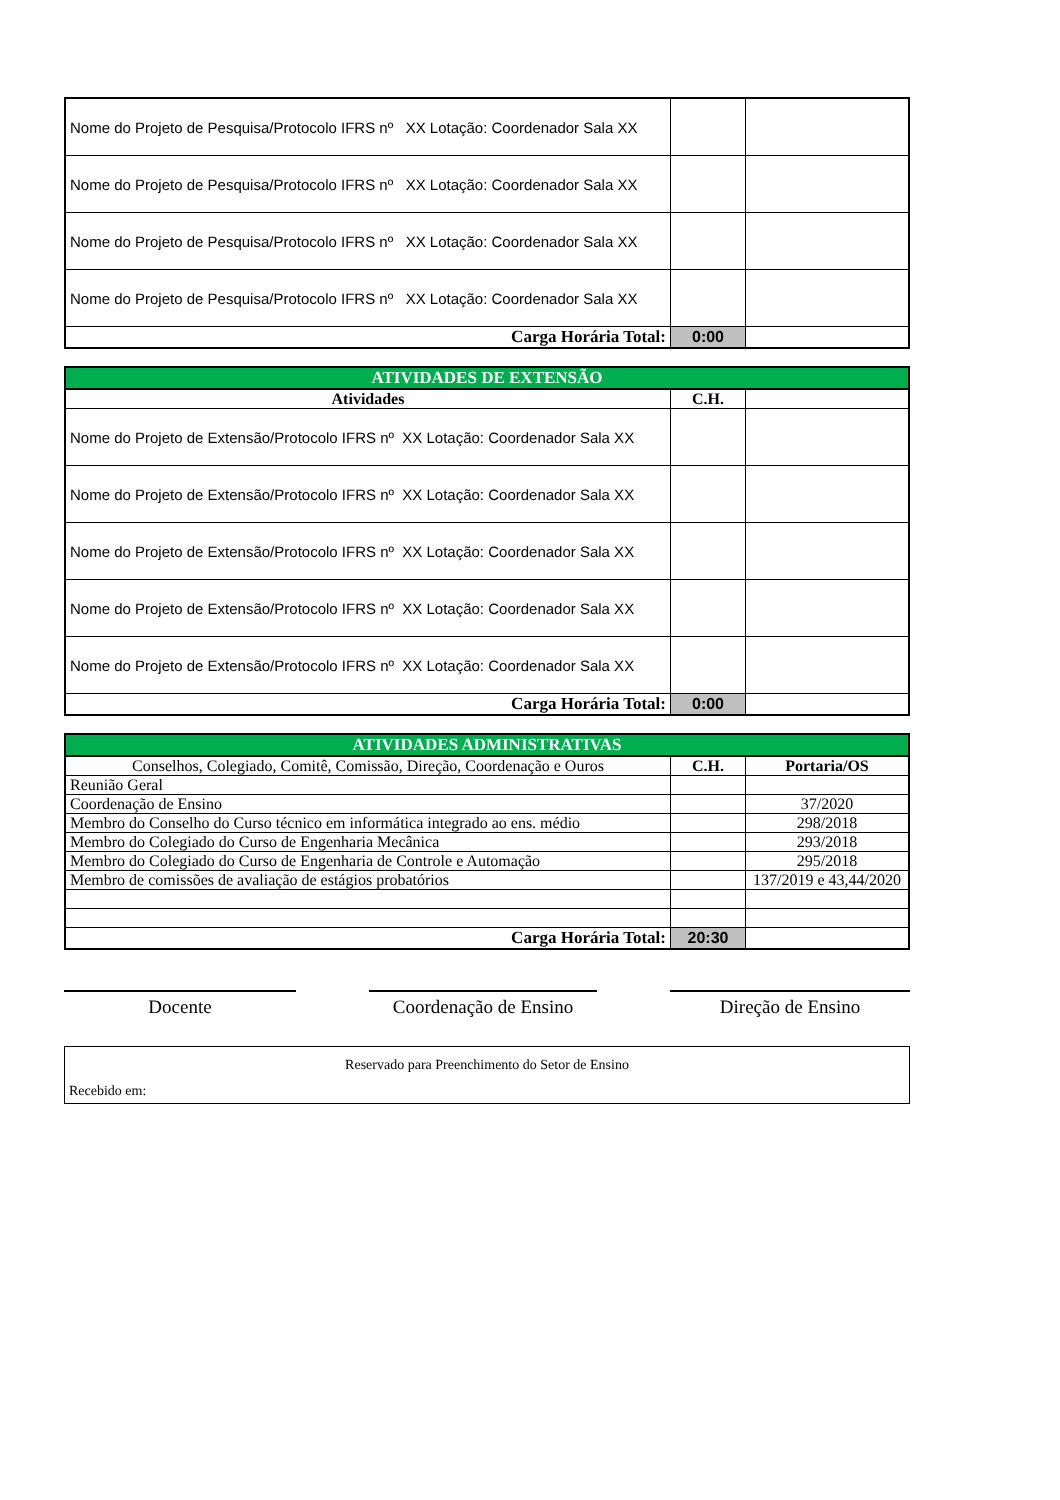| Nome do Projeto de Pesquisa/Protocolo IFRS nº XX Lotação: Coordenador Sala XX | | |
| Nome do Projeto de Pesquisa/Protocolo IFRS nº XX Lotação: Coordenador Sala XX | | |
| Nome do Projeto de Pesquisa/Protocolo IFRS nº XX Lotação: Coordenador Sala XX | | |
| Nome do Projeto de Pesquisa/Protocolo IFRS nº XX Lotação: Coordenador Sala XX | | |
| Carga Horária Total: | 0:00 | |
| ATIVIDADES DE EXTENSÃO | | |
| --- | --- | --- |
| Atividades | C.H. | |
| Nome do Projeto de Extensão/Protocolo IFRS nº XX Lotação: Coordenador Sala XX | | |
| Nome do Projeto de Extensão/Protocolo IFRS nº XX Lotação: Coordenador Sala XX | | |
| Nome do Projeto de Extensão/Protocolo IFRS nº XX Lotação: Coordenador Sala XX | | |
| Nome do Projeto de Extensão/Protocolo IFRS nº XX Lotação: Coordenador Sala XX | | |
| Nome do Projeto de Extensão/Protocolo IFRS nº XX Lotação: Coordenador Sala XX | | |
| Carga Horária Total: | 0:00 | |
| ATIVIDADES ADMINISTRATIVAS | | |
| --- | --- | --- |
| Conselhos, Colegiado, Comitê, Comissão, Direção, Coordenação e Ouros | C.H. | Portaria/OS |
| Reunião Geral | | |
| Coordenação de Ensino | | 37/2020 |
| Membro do Conselho do Curso técnico em informática integrado ao ens. médio | | 298/2018 |
| Membro do Colegiado do Curso de Engenharia Mecânica | | 293/2018 |
| Membro do Colegiado do Curso de Engenharia de Controle e Automação | | 295/2018 |
| Membro de comissões de avaliação de estágios probatórios | | 137/2019 e 43,44/2020 |
| Carga Horária Total: | 20:30 | |
Docente Coordenação de Ensino
Direção de Ensino
Reservado para Preenchimento do Setor de Ensino
Recebido em: